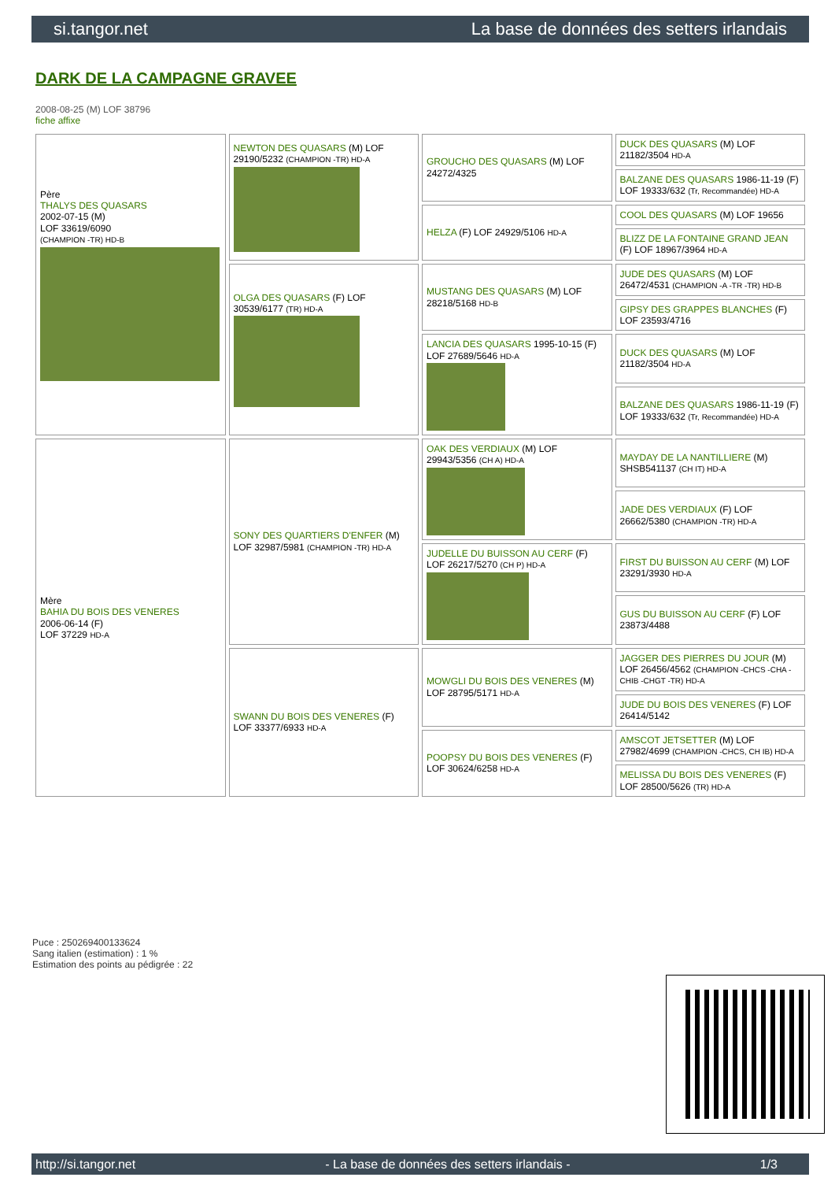si.tangor.net La base de données des setters irlandais
DARK DE LA CAMPAGNE GRAVEE
2008-08-25 (M) LOF 38796
fiche affixe
| Père THALYS DES QUASARS 2002-07-15 (M) LOF 33619/6090 (CHAMPION -TR) HD-B | NEWTON DES QUASARS (M) LOF 29190/5232 (CHAMPION -TR) HD-A | GROUCHO DES QUASARS (M) LOF 24272/4325 | DUCK DES QUASARS (M) LOF 21182/3504 HD-A |
| | | | BALZANE DES QUASARS 1986-11-19 (F) LOF 19333/632 (Tr, Recommandée) HD-A |
| | | HELZA (F) LOF 24929/5106 HD-A | COOL DES QUASARS (M) LOF 19656 |
| | | | BLIZZ DE LA FONTAINE GRAND JEAN (F) LOF 18967/3964 HD-A |
| | OLGA DES QUASARS (F) LOF 30539/6177 (TR) HD-A | MUSTANG DES QUASARS (M) LOF 28218/5168 HD-B | JUDE DES QUASARS (M) LOF 26472/4531 (CHAMPION -A -TR -TR) HD-B |
| | | | GIPSY DES GRAPPES BLANCHES (F) LOF 23593/4716 |
| | | LANCIA DES QUASARS 1995-10-15 (F) LOF 27689/5646 HD-A | DUCK DES QUASARS (M) LOF 21182/3504 HD-A |
| | | | BALZANE DES QUASARS 1986-11-19 (F) LOF 19333/632 (Tr, Recommandée) HD-A |
| Mère BAHIA DU BOIS DES VENERES 2006-06-14 (F) LOF 37229 HD-A | SONY DES QUARTIERS D'ENFER (M) LOF 32987/5981 (CHAMPION -TR) HD-A | OAK DES VERDIAUX (M) LOF 29943/5356 (CH A) HD-A | MAYDAY DE LA NANTILLIERE (M) SHSB541137 (CH IT) HD-A |
| | | | JADE DES VERDIAUX (F) LOF 26662/5380 (CHAMPION -TR) HD-A |
| | | JUDELLE DU BUISSON AU CERF (F) LOF 26217/5270 (CH P) HD-A | FIRST DU BUISSON AU CERF (M) LOF 23291/3930 HD-A |
| | | | GUS DU BUISSON AU CERF (F) LOF 23873/4488 |
| | SWANN DU BOIS DES VENERES (F) LOF 33377/6933 HD-A | MOWGLI DU BOIS DES VENERES (M) LOF 28795/5171 HD-A | JAGGER DES PIERRES DU JOUR (M) LOF 26456/4562 (CHAMPION -CHCS -CHA -CHIB -CHGT -TR) HD-A |
| | | | JUDE DU BOIS DES VENERES (F) LOF 26414/5142 |
| | | POOPSY DU BOIS DES VENERES (F) LOF 30624/6258 HD-A | AMSCOT JETSETTER (M) LOF 27982/4699 (CHAMPION -CHCS, CH IB) HD-A |
| | | | MELISSA DU BOIS DES VENERES (F) LOF 28500/5626 (TR) HD-A |
Puce : 250269400133624
Sang italien (estimation) : 1 %
Estimation des points au pédigrée : 22
http://si.tangor.net - La base de données des setters irlandais - 1/3